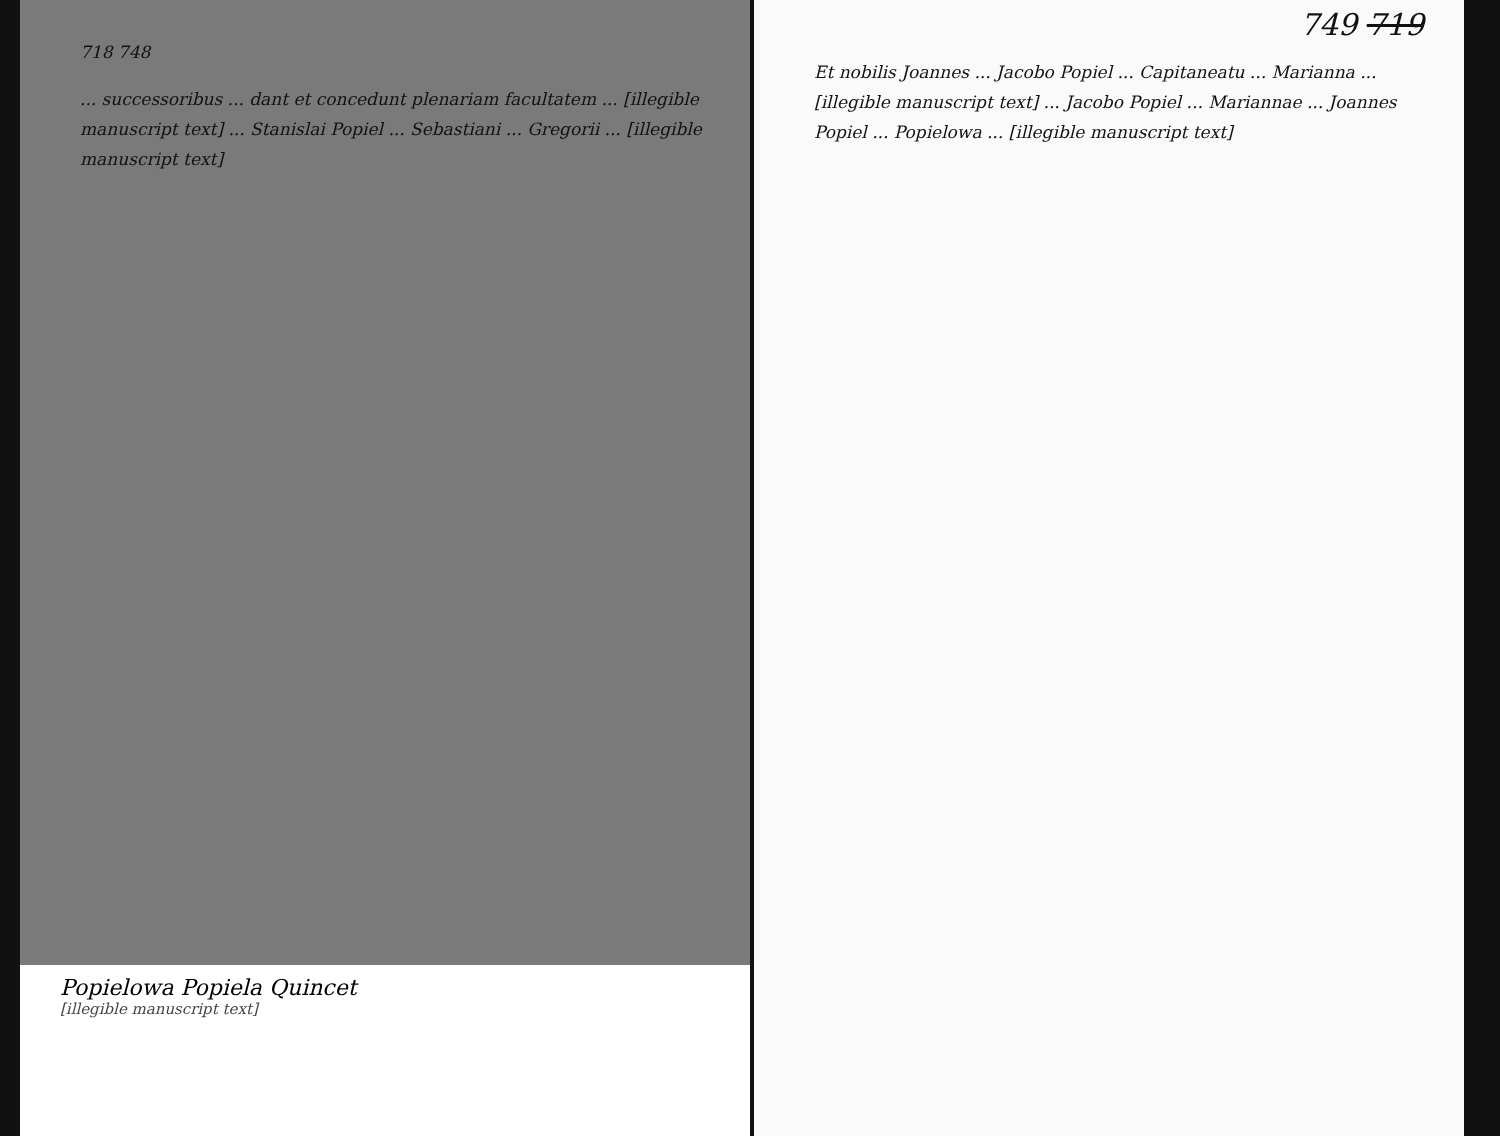718 748
... successoribus ... dant et concedunt plenariam facultatem ... [illegible manuscript text] ... Stanislai Popiel ... Sebastiani ... Gregorii ... [illegible manuscript text]
Popielowa Popiela Quincet
[illegible manuscript text]
749 719
Et nobilis Joannes ... Jacobo Popiel ... Capitaneatu ... Marianna ... [illegible manuscript text] ... Jacobo Popiel ... Mariannae ... Joannes Popiel ... Popielowa ... [illegible manuscript text]